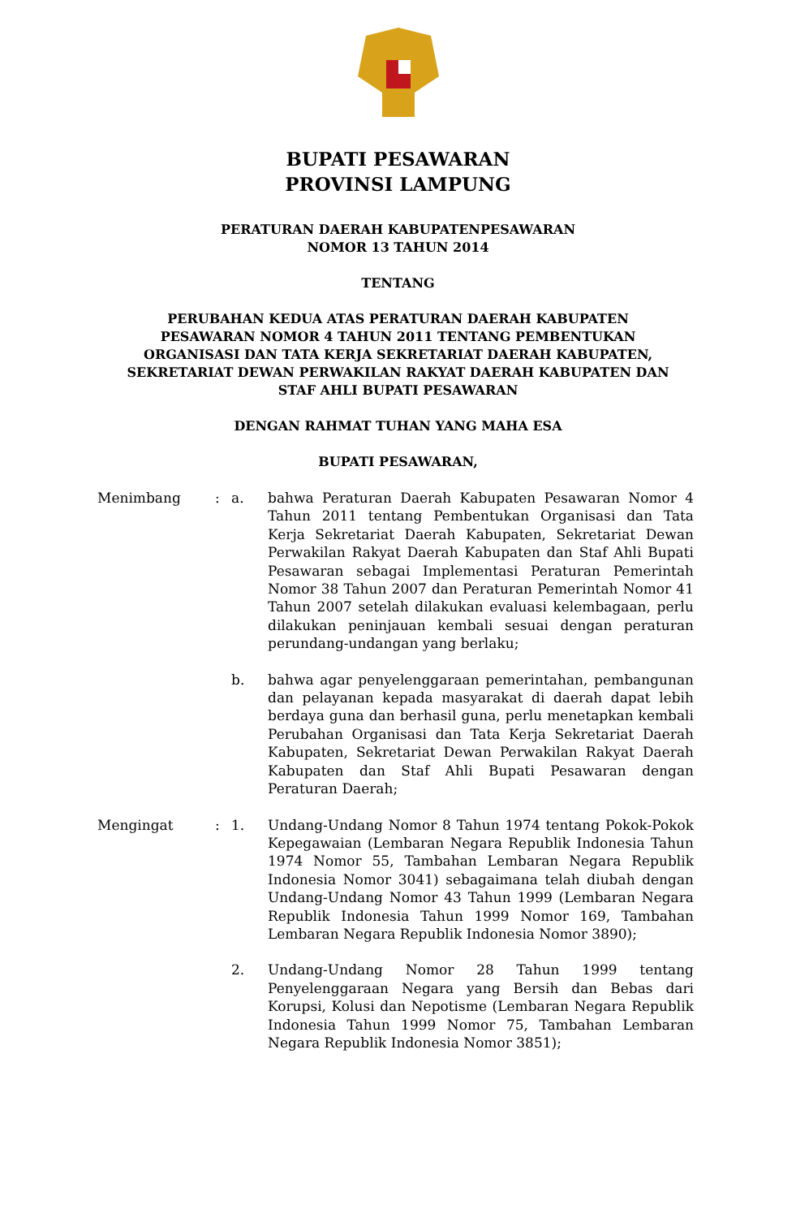BUPATI PESAWARAN
PROVINSI LAMPUNG
PERATURAN DAERAH KABUPATENPESAWARAN
NOMOR 13 TAHUN 2014
TENTANG
PERUBAHAN KEDUA ATAS PERATURAN DAERAH KABUPATEN
PESAWARAN NOMOR 4 TAHUN 2011 TENTANG PEMBENTUKAN
ORGANISASI DAN TATA KERJA SEKRETARIAT DAERAH KABUPATEN,
SEKRETARIAT DEWAN PERWAKILAN RAKYAT DAERAH KABUPATEN DAN
STAF AHLI BUPATI PESAWARAN
DENGAN RAHMAT TUHAN YANG MAHA ESA
BUPATI PESAWARAN,
| Menimbang | : | a. | bahwa Peraturan Daerah Kabupaten Pesawaran Nomor 4 Tahun 2011 tentang Pembentukan Organisasi dan Tata Kerja Sekretariat Daerah Kabupaten, Sekretariat Dewan Perwakilan Rakyat Daerah Kabupaten dan Staf Ahli Bupati Pesawaran sebagai Implementasi Peraturan Pemerintah Nomor 38 Tahun 2007 dan Peraturan Pemerintah Nomor 41 Tahun 2007 setelah dilakukan evaluasi kelembagaan, perlu dilakukan peninjauan kembali sesuai dengan peraturan perundang-undangan yang berlaku; |
| | | b. | bahwa agar penyelenggaraan pemerintahan, pembangunan dan pelayanan kepada masyarakat di daerah dapat lebih berdaya guna dan berhasil guna, perlu menetapkan kembali Perubahan Organisasi dan Tata Kerja Sekretariat Daerah Kabupaten, Sekretariat Dewan Perwakilan Rakyat Daerah Kabupaten dan Staf Ahli Bupati Pesawaran dengan Peraturan Daerah; |
| Mengingat | : | 1. | Undang-Undang Nomor 8 Tahun 1974 tentang Pokok-Pokok Kepegawaian (Lembaran Negara Republik Indonesia Tahun 1974 Nomor 55, Tambahan Lembaran Negara Republik Indonesia Nomor 3041) sebagaimana telah diubah dengan Undang-Undang Nomor 43 Tahun 1999 (Lembaran Negara Republik Indonesia Tahun 1999 Nomor 169, Tambahan Lembaran Negara Republik Indonesia Nomor 3890); |
| | | 2. | Undang-Undang Nomor 28 Tahun 1999 tentang Penyelenggaraan Negara yang Bersih dan Bebas dari Korupsi, Kolusi dan Nepotisme (Lembaran Negara Republik Indonesia Tahun 1999 Nomor 75, Tambahan Lembaran Negara Republik Indonesia Nomor 3851); |